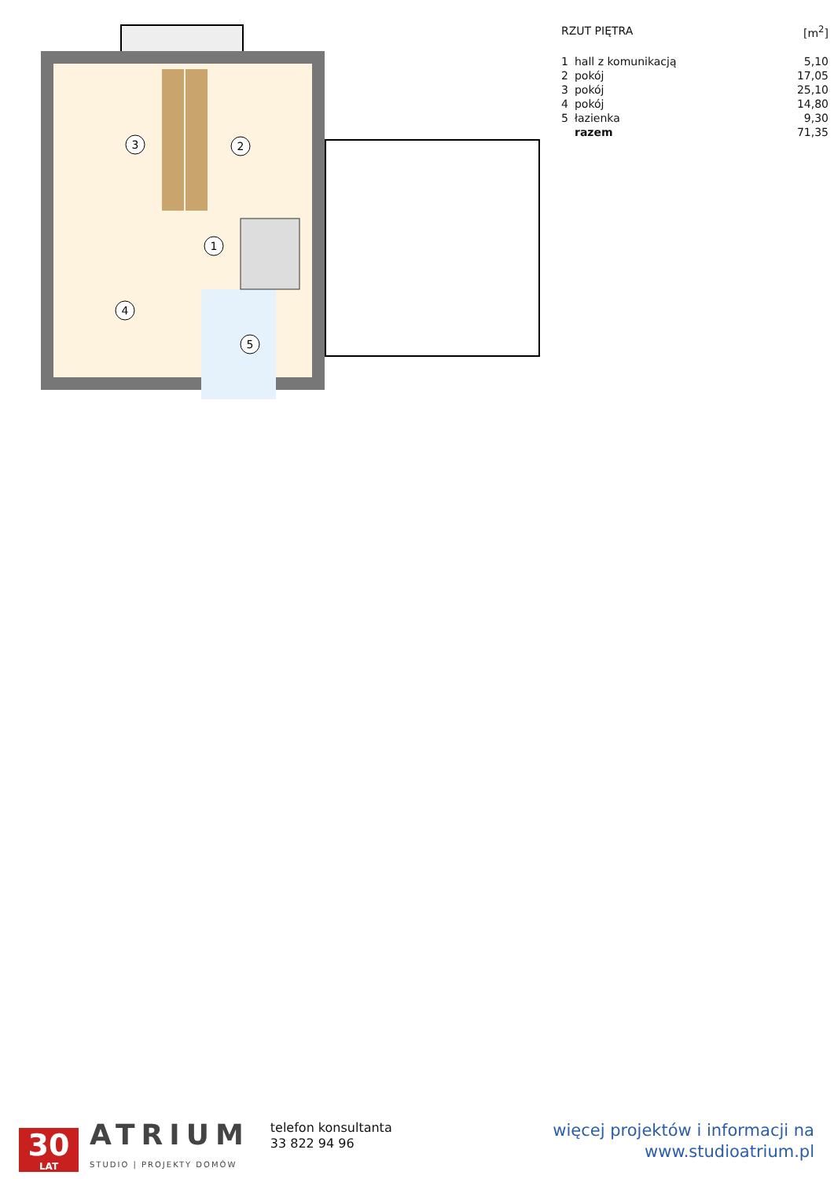3
2
1
4
5
| RZUT PIĘTRA | | [m<sup>2</sup>] |
| 1 | hall z komunikacją | 5,10 |
| 2 | pokój | 17,05 |
| 3 | pokój | 25,10 |
| 4 | pokój | 14,80 |
| 5 | łazienka | 9,30 |
| | razem | 71,35 |
30
LAT
ATRIUM
STUDIO | PROJEKTY DOMÓW
telefon konsultanta
33 822 94 96
więcej projektów i informacji na
www.studioatrium.pl